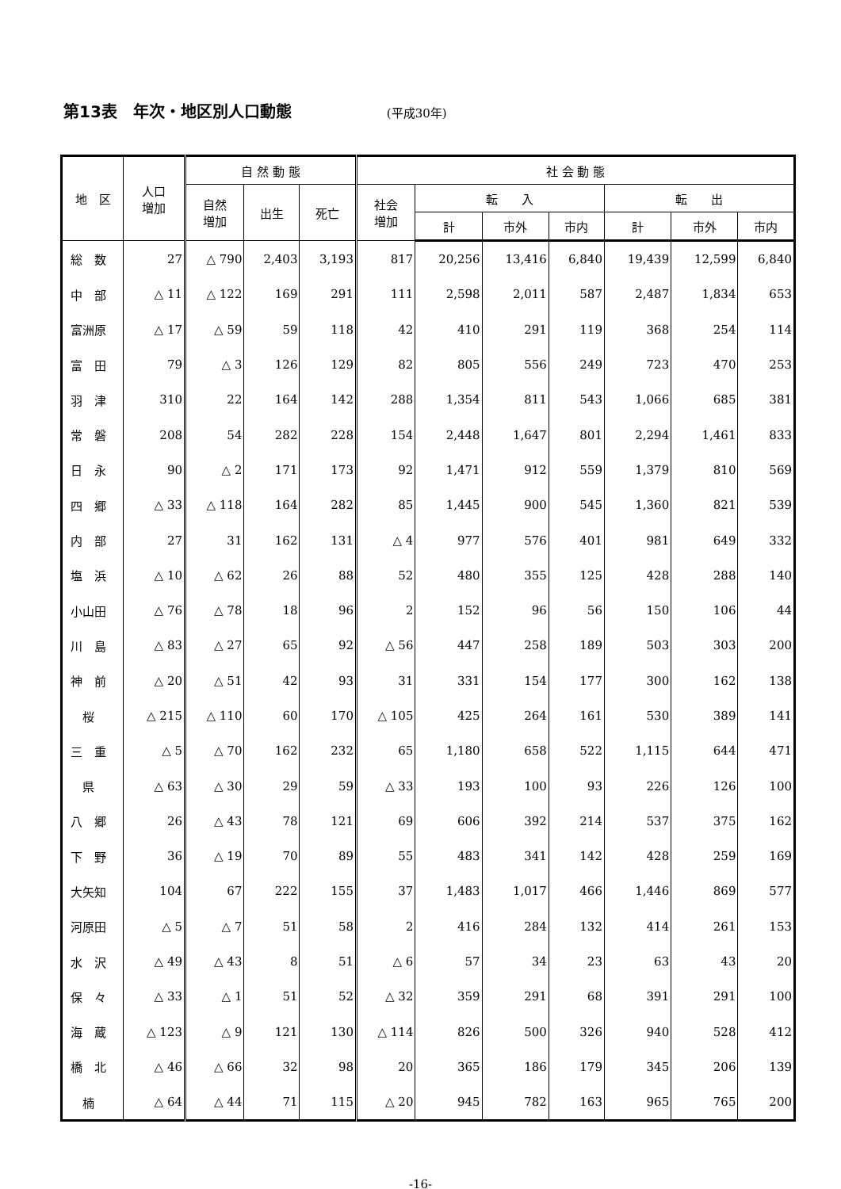第13表　年次・地区別人口動態 (平成30年)
| 地 区 | 人口 増加 | 自 然 動 態 | | | 社 会 動 態 | | | | | | |
| --- | --- | --- | --- | --- | --- | --- | --- | --- | --- | --- | --- |
| | | 自然 増加 | 出生 | 死亡 | 社会 増加 | 転 入 | | | 転 出 | | |
| | | | | | | 計 | 市外 | 市内 | 計 | 市外 | 市内 |
| 総 数 | 27 | △ 790 | 2,403 | 3,193 | 817 | 20,256 | 13,416 | 6,840 | 19,439 | 12,599 | 6,840 |
| 中 部 | △ 11 | △ 122 | 169 | 291 | 111 | 2,598 | 2,011 | 587 | 2,487 | 1,834 | 653 |
| 富洲原 | △ 17 | △ 59 | 59 | 118 | 42 | 410 | 291 | 119 | 368 | 254 | 114 |
| 富 田 | 79 | △ 3 | 126 | 129 | 82 | 805 | 556 | 249 | 723 | 470 | 253 |
| 羽 津 | 310 | 22 | 164 | 142 | 288 | 1,354 | 811 | 543 | 1,066 | 685 | 381 |
| 常 磐 | 208 | 54 | 282 | 228 | 154 | 2,448 | 1,647 | 801 | 2,294 | 1,461 | 833 |
| 日 永 | 90 | △ 2 | 171 | 173 | 92 | 1,471 | 912 | 559 | 1,379 | 810 | 569 |
| 四 郷 | △ 33 | △ 118 | 164 | 282 | 85 | 1,445 | 900 | 545 | 1,360 | 821 | 539 |
| 内 部 | 27 | 31 | 162 | 131 | △ 4 | 977 | 576 | 401 | 981 | 649 | 332 |
| 塩 浜 | △ 10 | △ 62 | 26 | 88 | 52 | 480 | 355 | 125 | 428 | 288 | 140 |
| 小山田 | △ 76 | △ 78 | 18 | 96 | 2 | 152 | 96 | 56 | 150 | 106 | 44 |
| 川 島 | △ 83 | △ 27 | 65 | 92 | △ 56 | 447 | 258 | 189 | 503 | 303 | 200 |
| 神 前 | △ 20 | △ 51 | 42 | 93 | 31 | 331 | 154 | 177 | 300 | 162 | 138 |
| 桜 | △ 215 | △ 110 | 60 | 170 | △ 105 | 425 | 264 | 161 | 530 | 389 | 141 |
| 三 重 | △ 5 | △ 70 | 162 | 232 | 65 | 1,180 | 658 | 522 | 1,115 | 644 | 471 |
| 県 | △ 63 | △ 30 | 29 | 59 | △ 33 | 193 | 100 | 93 | 226 | 126 | 100 |
| 八 郷 | 26 | △ 43 | 78 | 121 | 69 | 606 | 392 | 214 | 537 | 375 | 162 |
| 下 野 | 36 | △ 19 | 70 | 89 | 55 | 483 | 341 | 142 | 428 | 259 | 169 |
| 大矢知 | 104 | 67 | 222 | 155 | 37 | 1,483 | 1,017 | 466 | 1,446 | 869 | 577 |
| 河原田 | △ 5 | △ 7 | 51 | 58 | 2 | 416 | 284 | 132 | 414 | 261 | 153 |
| 水 沢 | △ 49 | △ 43 | 8 | 51 | △ 6 | 57 | 34 | 23 | 63 | 43 | 20 |
| 保 々 | △ 33 | △ 1 | 51 | 52 | △ 32 | 359 | 291 | 68 | 391 | 291 | 100 |
| 海 蔵 | △ 123 | △ 9 | 121 | 130 | △ 114 | 826 | 500 | 326 | 940 | 528 | 412 |
| 橋 北 | △ 46 | △ 66 | 32 | 98 | 20 | 365 | 186 | 179 | 345 | 206 | 139 |
| 楠 | △ 64 | △ 44 | 71 | 115 | △ 20 | 945 | 782 | 163 | 965 | 765 | 200 |
-16-